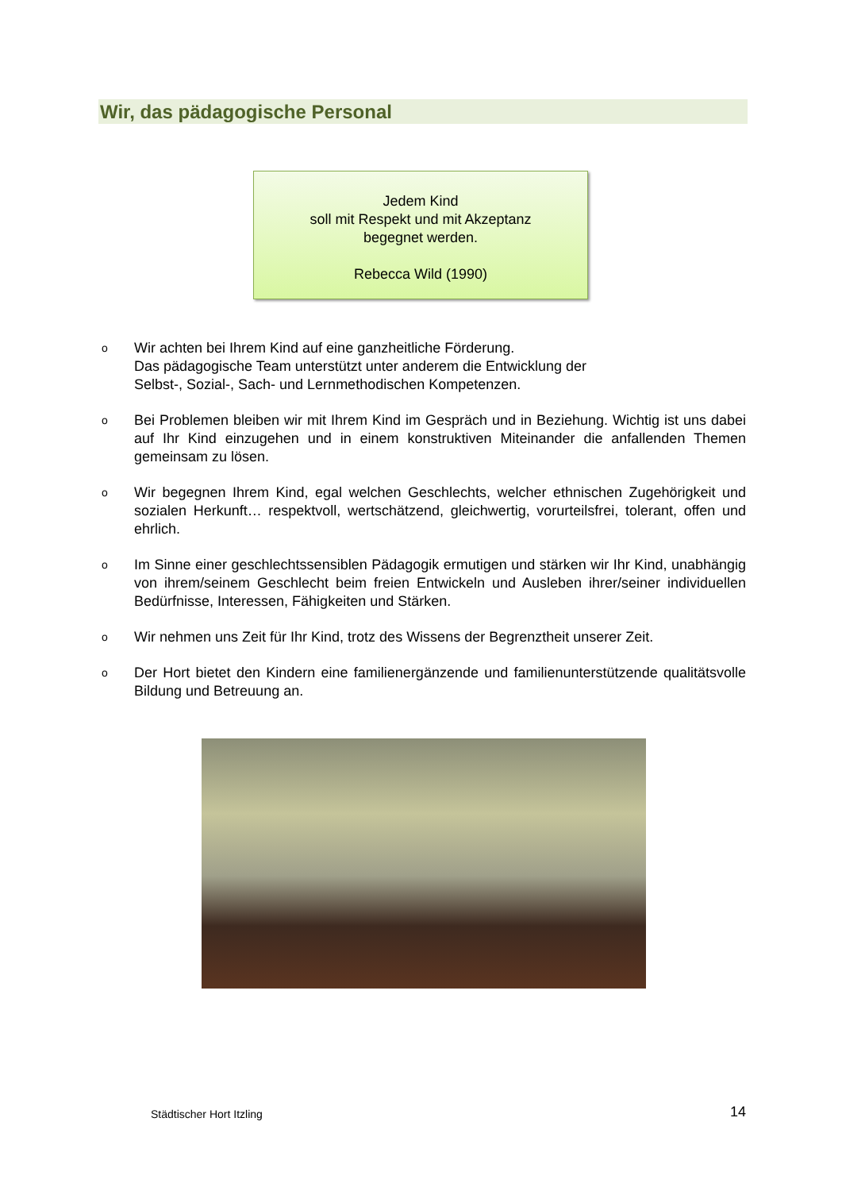Wir, das pädagogische Personal
Jedem Kind
soll mit Respekt und mit Akzeptanz
begegnet werden.
Rebecca Wild (1990)
o Wir achten bei Ihrem Kind auf eine ganzheitliche Förderung.
Das pädagogische Team unterstützt unter anderem die Entwicklung der
Selbst-, Sozial-, Sach- und Lernmethodischen Kompetenzen.
o Bei Problemen bleiben wir mit Ihrem Kind im Gespräch und in Beziehung. Wichtig ist uns dabei auf Ihr Kind einzugehen und in einem konstruktiven Miteinander die anfallenden Themen gemeinsam zu lösen.
o Wir begegnen Ihrem Kind, egal welchen Geschlechts, welcher ethnischen Zugehörigkeit und sozialen Herkunft… respektvoll, wertschätzend, gleichwertig, vorurteilsfrei, tolerant, offen und ehrlich.
o Im Sinne einer geschlechtssensiblen Pädagogik ermutigen und stärken wir Ihr Kind, unabhängig von ihrem/seinem Geschlecht beim freien Entwickeln und Ausleben ihrer/seiner individuellen Bedürfnisse, Interessen, Fähigkeiten und Stärken.
o Wir nehmen uns Zeit für Ihr Kind, trotz des Wissens der Begrenztheit unserer Zeit.
o Der Hort bietet den Kindern eine familienergänzende und familienunterstützende qualitätsvolle Bildung und Betreuung an.
Städtischer Hort Itzling 14